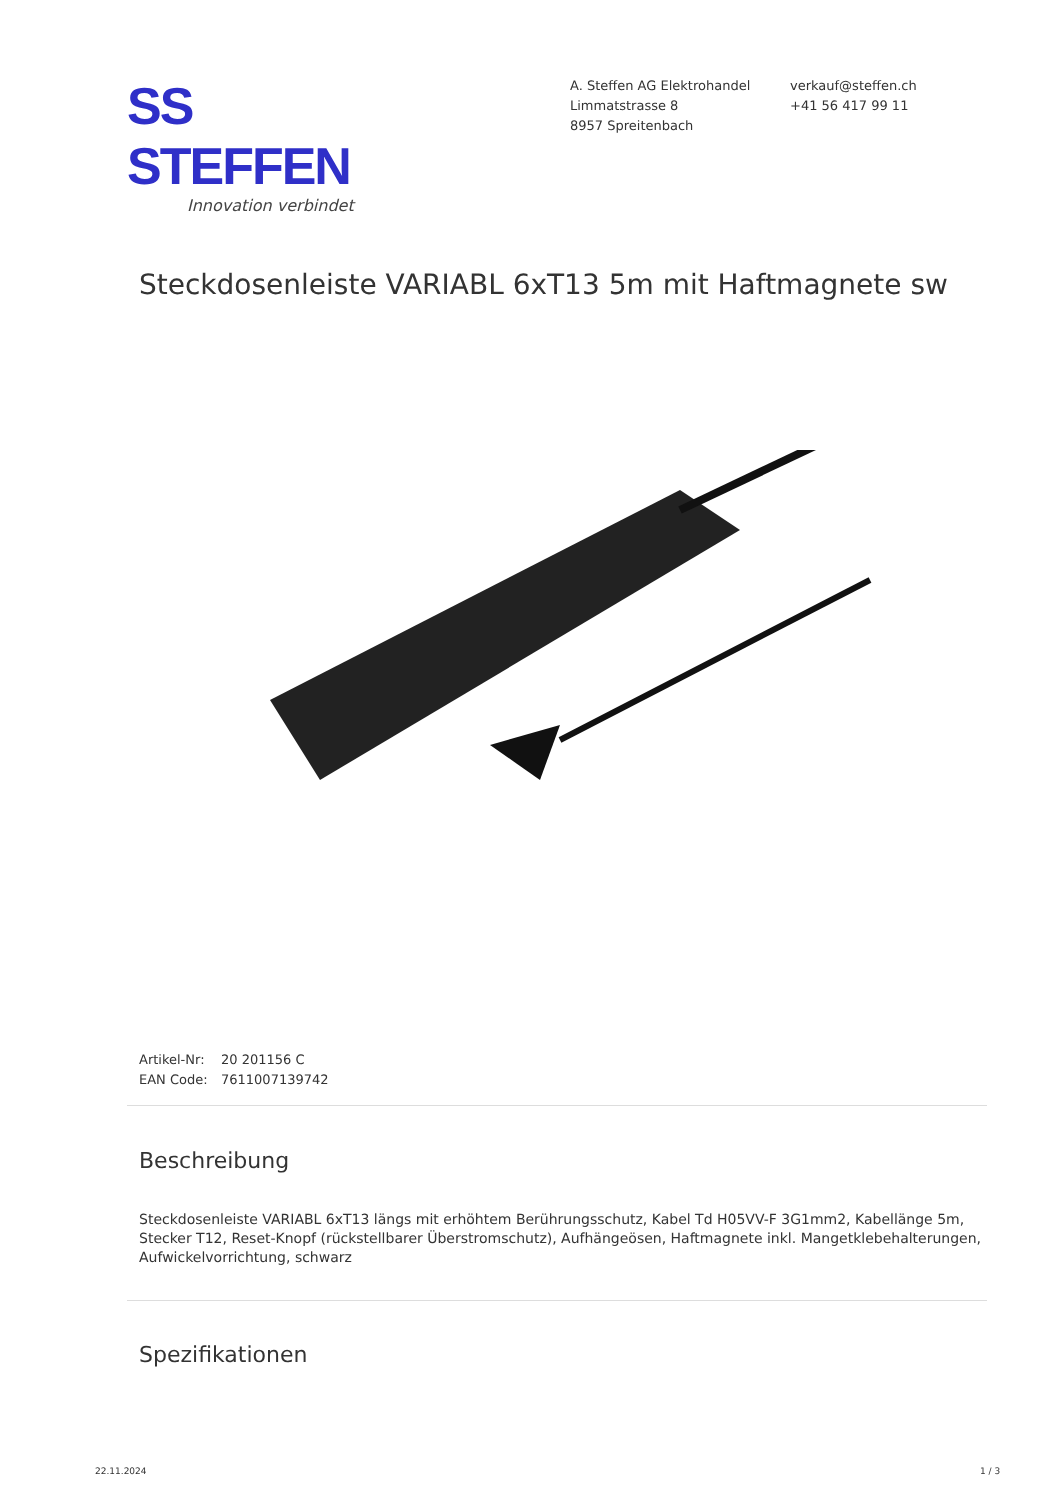SS STEFFEN
Innovation verbindet
A. Steffen AG Elektrohandel
Limmatstrasse 8
8957 Spreitenbach
verkauf@steffen.ch
+41 56 417 99 11
Steckdosenleiste VARIABL 6xT13 5m mit Haftmagnete sw
Artikel-Nr: 20 201156 C
EAN Code: 7611007139742
Beschreibung
Steckdosenleiste VARIABL 6xT13 längs mit erhöhtem Berührungsschutz, Kabel Td H05VV-F 3G1mm2, Kabellänge 5m, Stecker T12, Reset-Knopf (rückstellbarer Überstromschutz), Aufhängeösen, Haftmagnete inkl. Mangetklebehalterungen, Aufwickelvorrichtung, schwarz
Spezifikationen
22.11.2024 1 / 3